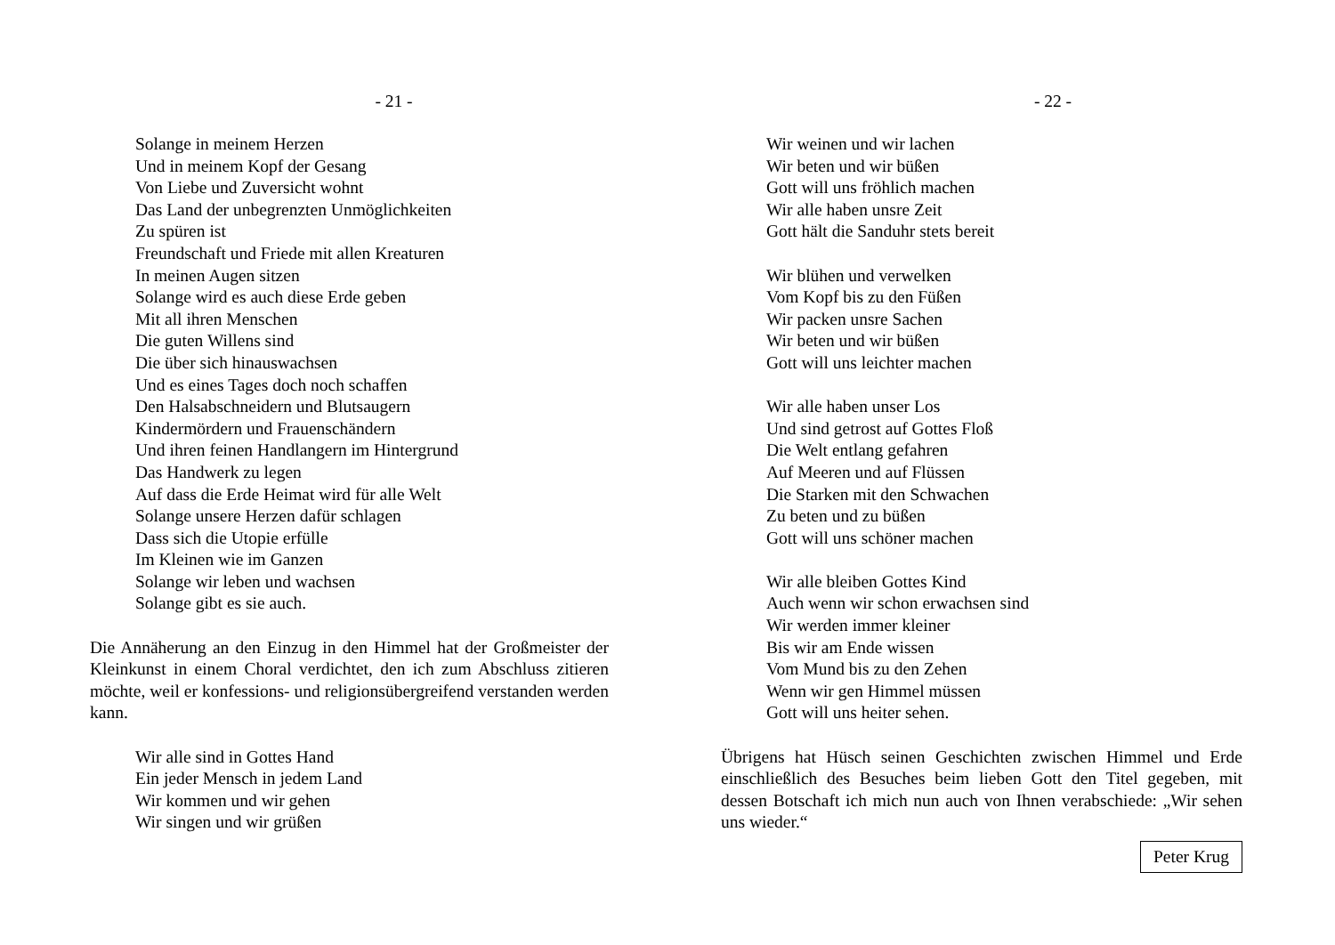- 21 -
Solange in meinem Herzen
Und in meinem Kopf der Gesang
Von Liebe und Zuversicht wohnt
Das Land der unbegrenzten Unmöglichkeiten
Zu spüren ist
Freundschaft und Friede mit allen Kreaturen
In meinen Augen sitzen
Solange wird es auch diese Erde geben
Mit all ihren Menschen
Die guten Willens sind
Die über sich hinauswachsen
Und es eines Tages doch noch schaffen
Den Halsabschneidern und Blutsaugern
Kindermördern und Frauenschändern
Und ihren feinen Handlangern im Hintergrund
Das Handwerk zu legen
Auf dass die Erde Heimat wird für alle Welt
Solange unsere Herzen dafür schlagen
Dass sich die Utopie erfülle
Im Kleinen wie im Ganzen
Solange wir leben und wachsen
Solange gibt es sie auch.
Die Annäherung an den Einzug in den Himmel hat der Großmeister der Kleinkunst in einem Choral verdichtet, den ich zum Abschluss zitieren möchte, weil er konfessions- und religionsübergreifend verstanden werden kann.
Wir alle sind in Gottes Hand
Ein jeder Mensch in jedem Land
Wir kommen und wir gehen
Wir singen und wir grüßen
- 22 -
Wir weinen und wir lachen
Wir beten und wir büßen
Gott will uns fröhlich machen
Wir alle haben unsre Zeit
Gott hält die Sanduhr stets bereit
Wir blühen und verwelken
Vom Kopf bis zu den Füßen
Wir packen unsre Sachen
Wir beten und wir büßen
Gott will uns leichter machen
Wir alle haben unser Los
Und sind getrost auf Gottes Floß
Die Welt entlang gefahren
Auf Meeren und auf Flüssen
Die Starken mit den Schwachen
Zu beten und zu büßen
Gott will uns schöner machen
Wir alle bleiben Gottes Kind
Auch wenn wir schon erwachsen sind
Wir werden immer kleiner
Bis wir am Ende wissen
Vom Mund bis zu den Zehen
Wenn wir gen Himmel müssen
Gott will uns heiter sehen.
Übrigens hat Hüsch seinen Geschichten zwischen Himmel und Erde einschließlich des Besuches beim lieben Gott den Titel gegeben, mit dessen Botschaft ich mich nun auch von Ihnen verabschiede: „Wir sehen uns wieder.“
Peter Krug